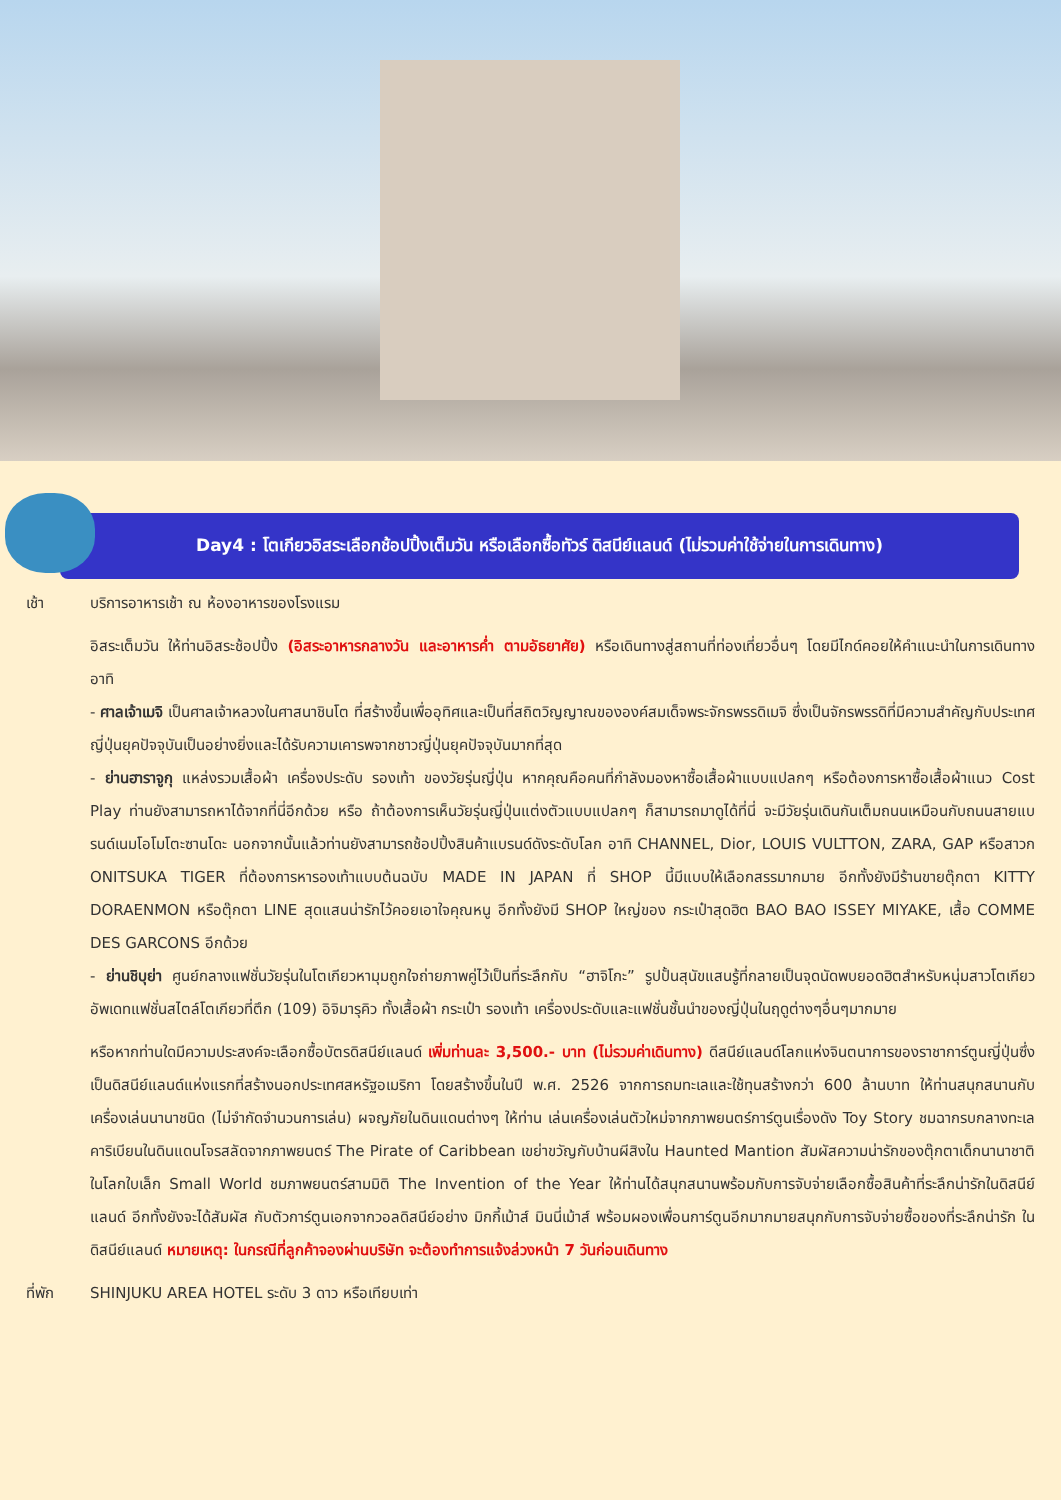Day4 : โตเกียวอิสระเลือกช้อปปิ้งเต็มวัน หรือเลือกซื้อทัวร์ ดิสนีย์แลนด์ (ไม่รวมค่าใช้จ่ายในการเดินทาง)
เช้า บริการอาหารเช้า ณ ห้องอาหารของโรงแรม
อิสระเต็มวัน ให้ท่านอิสระช้อปปิ้ง (อิสระอาหารกลางวัน และอาหารค่ำ ตามอัธยาศัย) หรือเดินทางสู่สถานที่ท่องเที่ยวอื่นๆ โดยมีไกด์คอยให้คำแนะนำในการเดินทาง อาทิ
- ศาลเจ้าเมจิ เป็นศาลเจ้าหลวงในศาสนาชินโต ที่สร้างขึ้นเพื่ออุทิศและเป็นที่สถิตวิญญาณขององค์สมเด็จพระจักรพรรดิเมจิ ซึ่งเป็นจักรพรรดิที่มีความสำคัญกับประเทศญี่ปุ่นยุคปัจจุบันเป็นอย่างยิ่งและได้รับความเคารพจากชาวญี่ปุ่นยุคปัจจุบันมากที่สุด
- ย่านฮาราจูกุ แหล่งรวมเสื้อผ้า เครื่องประดับ รองเท้า ของวัยรุ่นญี่ปุ่น หากคุณคือคนที่กำลังมองหาซื้อเสื้อผ้าแบบแปลกๆ หรือต้องการหาซื้อเสื้อผ้าแนว Cost Play ท่านยังสามารถหาได้จากที่นี่อีกด้วย หรือ ถ้าต้องการเห็นวัยรุ่นญี่ปุ่นแต่งตัวแบบแปลกๆ ก็สามารถมาดูได้ที่นี่ จะมีวัยรุ่นเดินกันเต็มถนนเหมือนกับถนนสายแบรนด์เนมโอโมโตะซานโดะ นอกจากนั้นแล้วท่านยังสามารถช้อปปิ้งสินค้าแบรนด์ดังระดับโลก อาทิ CHANNEL, Dior, LOUIS VULTTON, ZARA, GAP หรือสาวก ONITSUKA TIGER ที่ต้องการหารองเท้าแบบต้นฉบับ MADE IN JAPAN ที่ SHOP นี้มีแบบให้เลือกสรรมากมาย อีกทั้งยังมีร้านขายตุ๊กตา KITTY DORAENMON หรือตุ๊กตา LINE สุดแสนน่ารักไว้คอยเอาใจคุณหนู อีกทั้งยังมี SHOP ใหญ่ของ กระเป๋าสุดฮิต BAO BAO ISSEY MIYAKE, เสื้อ COMME DES GARCONS อีกด้วย
- ย่านชิบุย่า ศูนย์กลางแฟชั่นวัยรุ่นในโตเกียวหามุมถูกใจถ่ายภาพคู่ไว้เป็นที่ระลึกกับ “ฮาจิโกะ” รูปปั้นสุนัขแสนรู้ที่กลายเป็นจุดนัดพบยอดฮิตสำหรับหนุ่มสาวโตเกียว อัพเดทแฟชั่นสไตล์โตเกียวที่ตึก (109) อิจิมารุคิว ทั้งเสื้อผ้า กระเป๋า รองเท้า เครื่องประดับและแฟชั่นชั้นนำของญี่ปุ่นในฤดูต่างๆอื่นๆมากมาย
หรือหากท่านใดมีความประสงค์จะเลือกซื้อบัตรดิสนีย์แลนด์ เพิ่มท่านละ 3,500.- บาท (ไม่รวมค่าเดินทาง) ดีสนีย์แลนด์โลกแห่งจินตนาการของราชาการ์ตูนญี่ปุ่นซึ่งเป็นดิสนีย์แลนด์แห่งแรกที่สร้างนอกประเทศสหรัฐอเมริกา โดยสร้างขึ้นในปี พ.ศ. 2526 จากการถมทะเลและใช้ทุนสร้างกว่า 600 ล้านบาท ให้ท่านสนุกสนานกับเครื่องเล่นนานาชนิด (ไม่จำกัดจำนวนการเล่น) ผจญภัยในดินแดนต่างๆ ให้ท่าน เล่นเครื่องเล่นตัวใหม่จากภาพยนตร์การ์ตูนเรื่องดัง Toy Story ชมฉากรบกลางทะเลคาริเบียนในดินแดนโจรสลัดจากภาพยนตร์ The Pirate of Caribbean เขย่าขวัญกับบ้านผีสิงใน Haunted Mantion สัมผัสความน่ารักของตุ๊กตาเด็กนานาชาติในโลกใบเล็ก Small World ชมภาพยนตร์สามมิติ The Invention of the Year ให้ท่านได้สนุกสนานพร้อมกับการจับจ่ายเลือกซื้อสินค้าที่ระลึกน่ารักในดิสนีย์แลนด์ อีกทั้งยังจะได้สัมผัส กับตัวการ์ตูนเอกจากวอลดิสนีย์อย่าง มิกกี้เม้าส์ มินนี่เม้าส์ พร้อมผองเพื่อนการ์ตูนอีกมากมายสนุกกับการจับจ่ายซื้อของที่ระลึกน่ารัก ในดิสนีย์แลนด์ หมายเหตุ: ในกรณีที่ลูกค้าจองผ่านบริษัท จะต้องทำการแจ้งล่วงหน้า 7 วันก่อนเดินทาง
ที่พัก SHINJUKU AREA HOTEL ระดับ 3 ดาว หรือเทียบเท่า